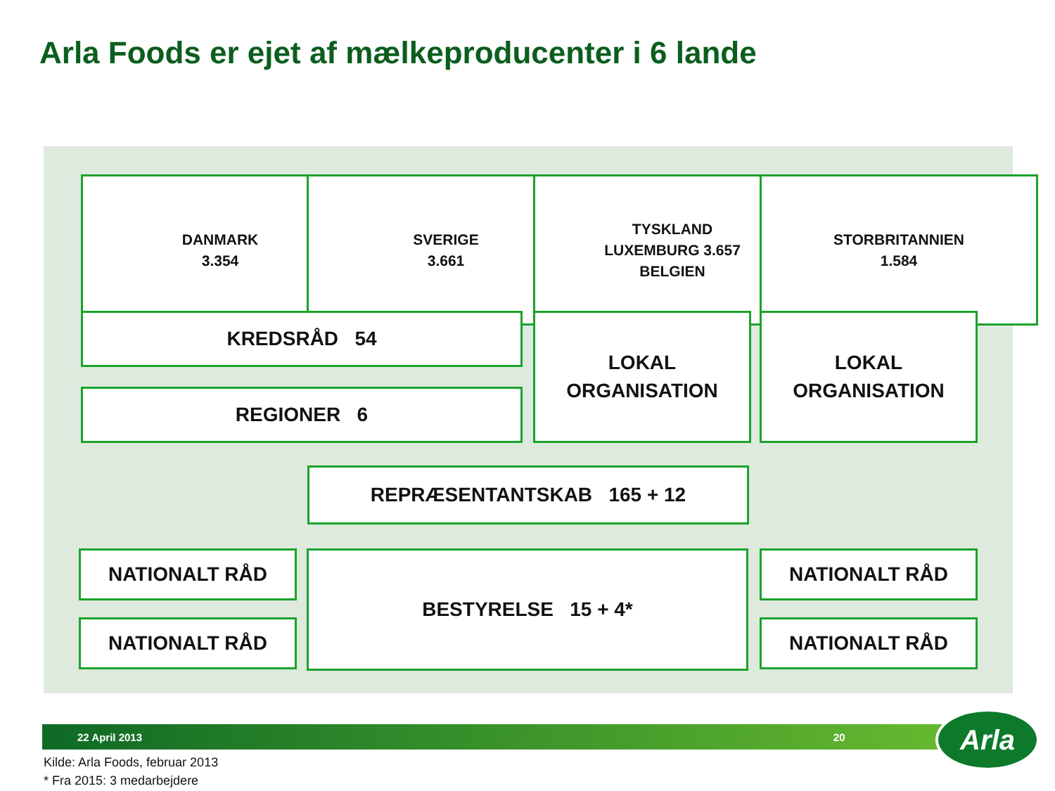Arla Foods er ejet af mælkeproducenter i 6 lande
DANMARK
3.354
SVERIGE
3.661
TYSKLAND
LUXEMBURG 3.657
BELGIEN
STORBRITANNIEN
1.584
KREDSRÅD 54
REGIONER 6
LOKAL
ORGANISATION
LOKAL
ORGANISATION
REPRÆSENTANTSKAB 165 + 12
NATIONALT RÅD
NATIONALT RÅD
BESTYRELSE 15 + 4* NATIONALT RÅD
NATIONALT RÅD
22 April 2013 20 Arla
Kilde: Arla Foods, februar 2013
* Fra 2015: 3 medarbejdere